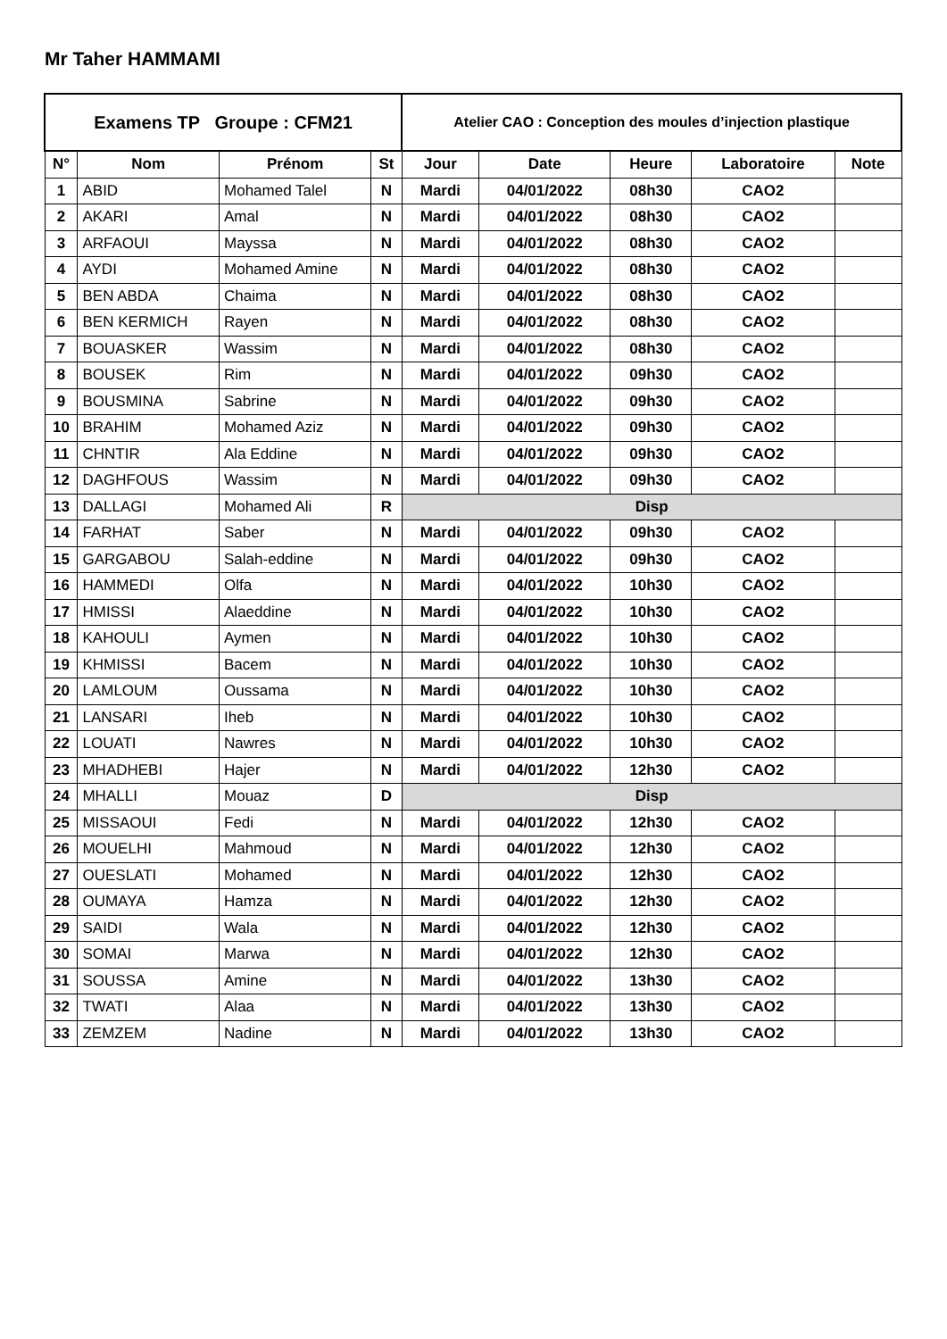Mr Taher HAMMAMI
| Examens TP Groupe : CFM21 | | | | Atelier CAO : Conception des moules d’injection plastique | | | | |
| N° | Nom | Prénom | St | Jour | Date | Heure | Laboratoire | Note |
| 1 | ABID | Mohamed Talel | N | Mardi | 04/01/2022 | 08h30 | CAO2 | |
| 2 | AKARI | Amal | N | Mardi | 04/01/2022 | 08h30 | CAO2 | |
| 3 | ARFAOUI | Mayssa | N | Mardi | 04/01/2022 | 08h30 | CAO2 | |
| 4 | AYDI | Mohamed Amine | N | Mardi | 04/01/2022 | 08h30 | CAO2 | |
| 5 | BEN ABDA | Chaima | N | Mardi | 04/01/2022 | 08h30 | CAO2 | |
| 6 | BEN KERMICH | Rayen | N | Mardi | 04/01/2022 | 08h30 | CAO2 | |
| 7 | BOUASKER | Wassim | N | Mardi | 04/01/2022 | 08h30 | CAO2 | |
| 8 | BOUSEK | Rim | N | Mardi | 04/01/2022 | 09h30 | CAO2 | |
| 9 | BOUSMINA | Sabrine | N | Mardi | 04/01/2022 | 09h30 | CAO2 | |
| 10 | BRAHIM | Mohamed Aziz | N | Mardi | 04/01/2022 | 09h30 | CAO2 | |
| 11 | CHNTIR | Ala Eddine | N | Mardi | 04/01/2022 | 09h30 | CAO2 | |
| 12 | DAGHFOUS | Wassim | N | Mardi | 04/01/2022 | 09h30 | CAO2 | |
| 13 | DALLAGI | Mohamed Ali | R | Disp | | | | |
| 14 | FARHAT | Saber | N | Mardi | 04/01/2022 | 09h30 | CAO2 | |
| 15 | GARGABOU | Salah-eddine | N | Mardi | 04/01/2022 | 09h30 | CAO2 | |
| 16 | HAMMEDI | Olfa | N | Mardi | 04/01/2022 | 10h30 | CAO2 | |
| 17 | HMISSI | Alaeddine | N | Mardi | 04/01/2022 | 10h30 | CAO2 | |
| 18 | KAHOULI | Aymen | N | Mardi | 04/01/2022 | 10h30 | CAO2 | |
| 19 | KHMISSI | Bacem | N | Mardi | 04/01/2022 | 10h30 | CAO2 | |
| 20 | LAMLOUM | Oussama | N | Mardi | 04/01/2022 | 10h30 | CAO2 | |
| 21 | LANSARI | Iheb | N | Mardi | 04/01/2022 | 10h30 | CAO2 | |
| 22 | LOUATI | Nawres | N | Mardi | 04/01/2022 | 10h30 | CAO2 | |
| 23 | MHADHEBI | Hajer | N | Mardi | 04/01/2022 | 12h30 | CAO2 | |
| 24 | MHALLI | Mouaz | D | Disp | | | | |
| 25 | MISSAOUI | Fedi | N | Mardi | 04/01/2022 | 12h30 | CAO2 | |
| 26 | MOUELHI | Mahmoud | N | Mardi | 04/01/2022 | 12h30 | CAO2 | |
| 27 | OUESLATI | Mohamed | N | Mardi | 04/01/2022 | 12h30 | CAO2 | |
| 28 | OUMAYA | Hamza | N | Mardi | 04/01/2022 | 12h30 | CAO2 | |
| 29 | SAIDI | Wala | N | Mardi | 04/01/2022 | 12h30 | CAO2 | |
| 30 | SOMAI | Marwa | N | Mardi | 04/01/2022 | 12h30 | CAO2 | |
| 31 | SOUSSA | Amine | N | Mardi | 04/01/2022 | 13h30 | CAO2 | |
| 32 | TWATI | Alaa | N | Mardi | 04/01/2022 | 13h30 | CAO2 | |
| 33 | ZEMZEM | Nadine | N | Mardi | 04/01/2022 | 13h30 | CAO2 | |